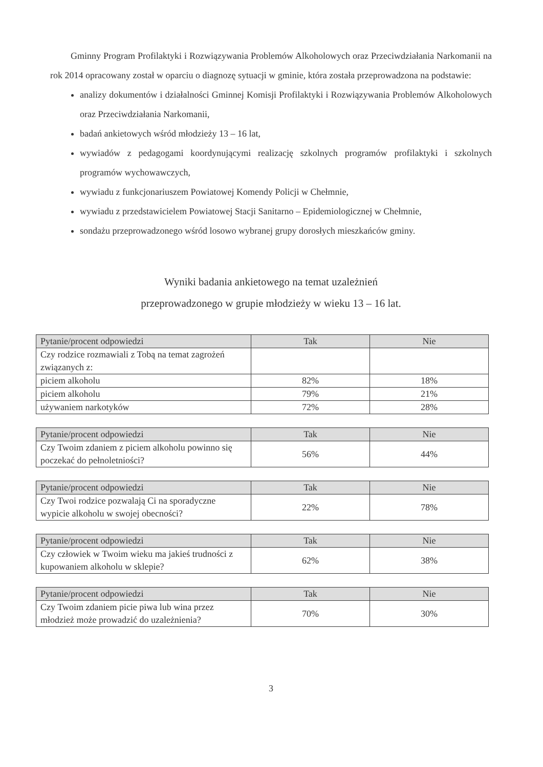Gminny Program Profilaktyki i Rozwiązywania Problemów Alkoholowych oraz Przeciwdziałania Narkomanii na rok 2014 opracowany został w oparciu o diagnozę sytuacji w gminie, która została przeprowadzona na podstawie:
analizy dokumentów i działalności Gminnej Komisji Profilaktyki i Rozwiązywania Problemów Alkoholowych oraz Przeciwdziałania Narkomanii,
badań ankietowych wśród młodzieży 13 – 16 lat,
wywiadów z pedagogami koordynującymi realizację szkolnych programów profilaktyki i szkolnych programów wychowawczych,
wywiadu z funkcjonariuszem Powiatowej Komendy Policji w Chełmnie,
wywiadu z przedstawicielem Powiatowej Stacji Sanitarno – Epidemiologicznej w Chełmnie,
sondażu przeprowadzonego wśród losowo wybranej grupy dorosłych mieszkańców gminy.
Wyniki badania ankietowego na temat uzależnień
przeprowadzonego w grupie młodzieży w wieku 13 – 16 lat.
| Pytanie/procent odpowiedzi | Tak | Nie |
| --- | --- | --- |
| Czy rodzice rozmawiali z Tobą na temat zagrożeń związanych z: | | |
| piciem alkoholu | 82% | 18% |
| piciem alkoholu | 79% | 21% |
| używaniem narkotyków | 72% | 28% |
| Pytanie/procent odpowiedzi | Tak | Nie |
| --- | --- | --- |
| Czy Twoim zdaniem z piciem alkoholu powinno się poczekać do pełnoletniości? | 56% | 44% |
| Pytanie/procent odpowiedzi | Tak | Nie |
| --- | --- | --- |
| Czy Twoi rodzice pozwalają Ci na sporadyczne wypicie alkoholu w swojej obecności? | 22% | 78% |
| Pytanie/procent odpowiedzi | Tak | Nie |
| --- | --- | --- |
| Czy człowiek w Twoim wieku ma jakieś trudności z kupowaniem alkoholu w sklepie? | 62% | 38% |
| Pytanie/procent odpowiedzi | Tak | Nie |
| --- | --- | --- |
| Czy Twoim zdaniem picie piwa lub wina przez młodzież może prowadzić do uzależnienia? | 70% | 30% |
3